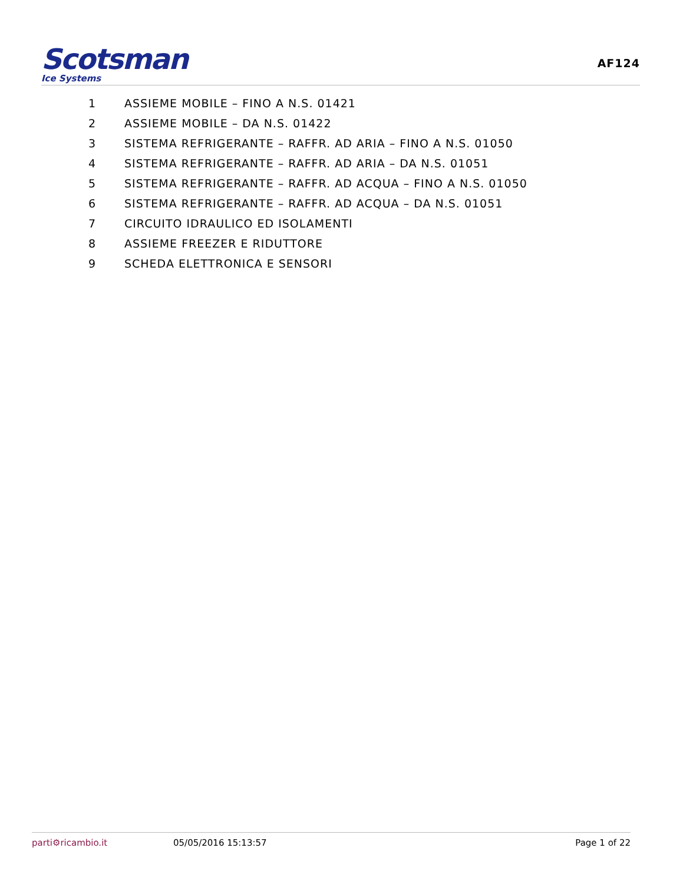Scotsman
Ice Systems
AF124
1 ASSIEME MOBILE – FINO A N.S. 01421
2 ASSIEME MOBILE – DA N.S. 01422
3 SISTEMA REFRIGERANTE – RAFFR. AD ARIA – FINO A N.S. 01050
4 SISTEMA REFRIGERANTE – RAFFR. AD ARIA – DA N.S. 01051
5 SISTEMA REFRIGERANTE – RAFFR. AD ACQUA – FINO A N.S. 01050
6 SISTEMA REFRIGERANTE – RAFFR. AD ACQUA – DA N.S. 01051
7 CIRCUITO IDRAULICO ED ISOLAMENTI
8 ASSIEME FREEZER E RIDUTTORE
9 SCHEDA ELETTRONICA E SENSORI
parti⚙ricambio.it 05/05/2016 15:13:57 Page 1 of 22